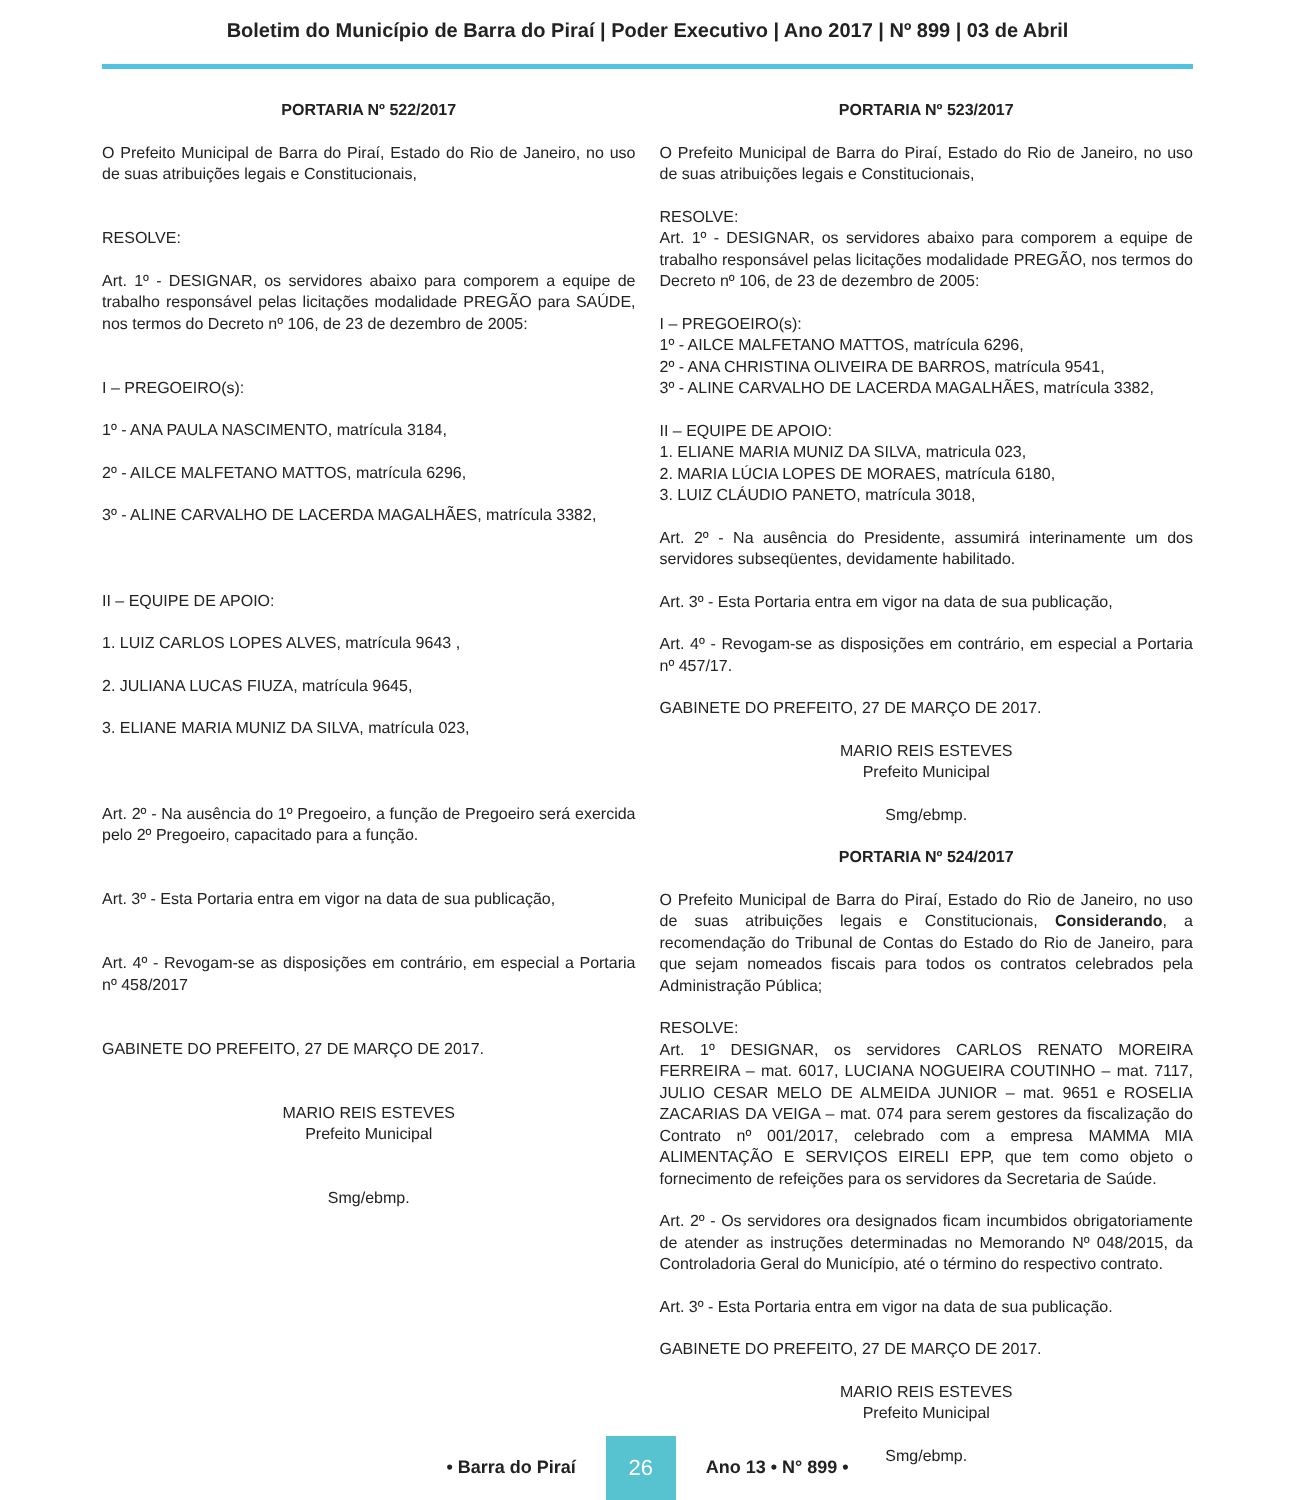Boletim do Município de Barra do Piraí | Poder Executivo | Ano 2017 | Nº 899 | 03 de Abril
PORTARIA Nº 522/2017
O Prefeito Municipal de Barra do Piraí, Estado do Rio de Janeiro, no uso de suas atribuições legais e Constitucionais,
RESOLVE:
Art. 1º - DESIGNAR, os servidores abaixo para comporem a equipe de trabalho responsável pelas licitações modalidade PREGÃO para SAÚDE, nos termos do Decreto nº 106, de 23 de dezembro de 2005:
I – PREGOEIRO(s):
1º - ANA PAULA NASCIMENTO, matrícula 3184,
2º - AILCE MALFETANO MATTOS, matrícula 6296,
3º - ALINE CARVALHO DE LACERDA MAGALHÃES, matrícula 3382,
II – EQUIPE DE APOIO:
1. LUIZ CARLOS LOPES ALVES, matrícula 9643 ,
2. JULIANA LUCAS FIUZA, matrícula 9645,
3. ELIANE MARIA MUNIZ DA SILVA, matrícula 023,
Art. 2º - Na ausência do 1º Pregoeiro, a função de Pregoeiro será exercida pelo 2º Pregoeiro, capacitado para a função.
Art. 3º - Esta Portaria entra em vigor na data de sua publicação,
Art. 4º - Revogam-se as disposições em contrário, em especial a Portaria nº 458/2017
GABINETE DO PREFEITO, 27 DE MARÇO DE 2017.
MARIO REIS ESTEVES
Prefeito Municipal
Smg/ebmp.
PORTARIA Nº 523/2017
O Prefeito Municipal de Barra do Piraí, Estado do Rio de Janeiro, no uso de suas atribuições legais e Constitucionais,
RESOLVE:
Art. 1º - DESIGNAR, os servidores abaixo para comporem a equipe de trabalho responsável pelas licitações modalidade PREGÃO, nos termos do Decreto nº 106, de 23 de dezembro de 2005:
I – PREGOEIRO(s):
1º - AILCE MALFETANO MATTOS, matrícula 6296,
2º - ANA CHRISTINA OLIVEIRA DE BARROS, matrícula 9541,
3º - ALINE CARVALHO DE LACERDA MAGALHÃES, matrícula 3382,
II – EQUIPE DE APOIO:
1. ELIANE MARIA MUNIZ DA SILVA, matricula 023,
2. MARIA LÚCIA LOPES DE MORAES, matrícula 6180,
3. LUIZ CLÁUDIO PANETO, matrícula 3018,
Art. 2º - Na ausência do Presidente, assumirá interinamente um dos servidores subseqüentes, devidamente habilitado.
Art. 3º - Esta Portaria entra em vigor na data de sua publicação,
Art. 4º - Revogam-se as disposições em contrário, em especial a Portaria nº 457/17.
GABINETE DO PREFEITO, 27 DE MARÇO DE 2017.
MARIO REIS ESTEVES
Prefeito Municipal
Smg/ebmp.
PORTARIA Nº 524/2017
O Prefeito Municipal de Barra do Piraí, Estado do Rio de Janeiro, no uso de suas atribuições legais e Constitucionais, Considerando, a recomendação do Tribunal de Contas do Estado do Rio de Janeiro, para que sejam nomeados fiscais para todos os contratos celebrados pela Administração Pública;
RESOLVE:
Art. 1º DESIGNAR, os servidores CARLOS RENATO MOREIRA FERREIRA – mat. 6017, LUCIANA NOGUEIRA COUTINHO – mat. 7117, JULIO CESAR MELO DE ALMEIDA JUNIOR – mat. 9651 e ROSELIA ZACARIAS DA VEIGA – mat. 074 para serem gestores da fiscalização do Contrato nº 001/2017, celebrado com a empresa MAMMA MIA ALIMENTAÇÃO E SERVIÇOS EIRELI EPP, que tem como objeto o fornecimento de refeições para os servidores da Secretaria de Saúde.
Art. 2º - Os servidores ora designados ficam incumbidos obrigatoriamente de atender as instruções determinadas no Memorando Nº 048/2015, da Controladoria Geral do Município, até o término do respectivo contrato.
Art. 3º - Esta Portaria entra em vigor na data de sua publicação.
GABINETE DO PREFEITO, 27 DE MARÇO DE 2017.
MARIO REIS ESTEVES
Prefeito Municipal
Smg/ebmp.
• Barra do Piraí 26 Ano 13 • N° 899 •